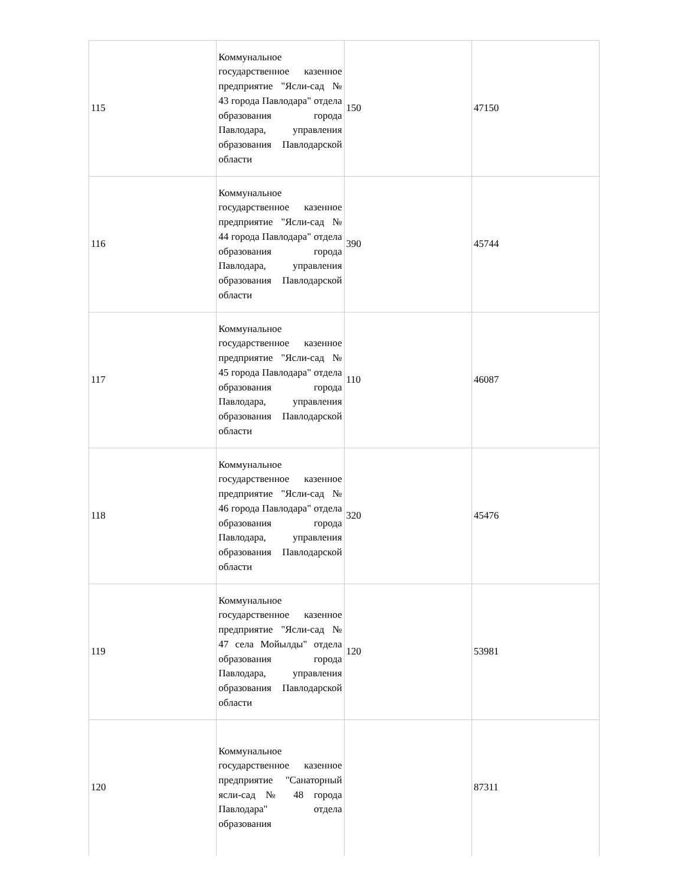| 115 | Коммунальное государственное казенное предприятие "Ясли-сад № 43 города Павлодара" отдела образования города Павлодара, управления образования Павлодарской области | 150 | 47150 |
| 116 | Коммунальное государственное казенное предприятие "Ясли-сад № 44 города Павлодара" отдела образования города Павлодара, управления образования Павлодарской области | 390 | 45744 |
| 117 | Коммунальное государственное казенное предприятие "Ясли-сад № 45 города Павлодара" отдела образования города Павлодара, управления образования Павлодарской области | 110 | 46087 |
| 118 | Коммунальное государственное казенное предприятие "Ясли-сад № 46 города Павлодара" отдела образования города Павлодара, управления образования Павлодарской области | 320 | 45476 |
| 119 | Коммунальное государственное казенное предприятие "Ясли-сад № 47 села Мойылды" отдела образования города Павлодара, управления образования Павлодарской области | 120 | 53981 |
| 120 | Коммунальное государственное казенное предприятие "Санаторный ясли-сад № 48 города Павлодара" отдела образования | | 87311 |